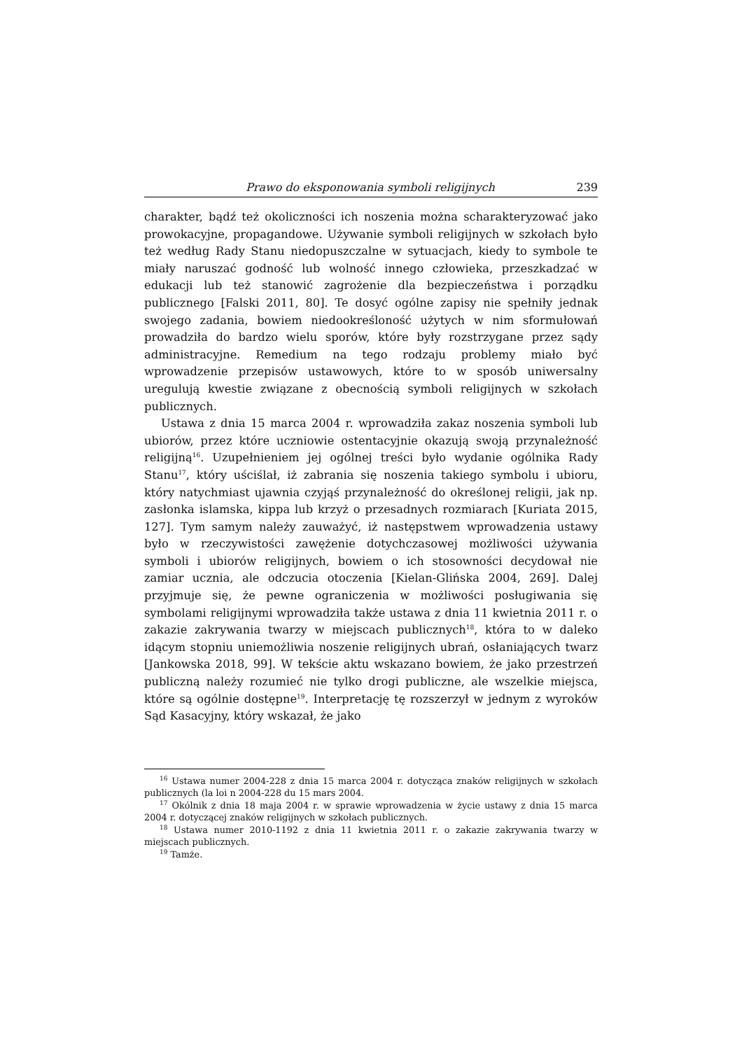Prawo do eksponowania symboli religijnych 239
charakter, bądź też okoliczności ich noszenia można scharakteryzować jako prowokacyjne, propagandowe. Używanie symboli religijnych w szkołach było też według Rady Stanu niedopuszczalne w sytuacjach, kiedy to symbole te miały naruszać godność lub wolność innego człowieka, przeszkadzać w edukacji lub też stanowić zagrożenie dla bezpieczeństwa i porządku publicznego [Falski 2011, 80]. Te dosyć ogólne zapisy nie spełniły jednak swojego zadania, bowiem niedookreśloność użytych w nim sformułowań prowadziła do bardzo wielu sporów, które były rozstrzygane przez sądy administracyjne. Remedium na tego rodzaju problemy miało być wprowadzenie przepisów ustawowych, które to w sposób uniwersalny uregulują kwestie związane z obecnością symboli religijnych w szkołach publicznych.
Ustawa z dnia 15 marca 2004 r. wprowadziła zakaz noszenia symboli lub ubiorów, przez które uczniowie ostentacyjnie okazują swoją przynależność religijną<sup>16</sup>. Uzupełnieniem jej ogólnej treści było wydanie ogólnika Rady Stanu<sup>17</sup>, który uściślał, iż zabrania się noszenia takiego symbolu i ubioru, który natychmiast ujawnia czyjąś przynależność do określonej religii, jak np. zasłonka islamska, kippa lub krzyż o przesadnych rozmiarach [Kuriata 2015, 127]. Tym samym należy zauważyć, iż następstwem wprowadzenia ustawy było w rzeczywistości zawężenie dotychczasowej możliwości używania symboli i ubiorów religijnych, bowiem o ich stosowności decydował nie zamiar ucznia, ale odczucia otoczenia [Kielan-Glińska 2004, 269]. Dalej przyjmuje się, że pewne ograniczenia w możliwości posługiwania się symbolami religijnymi wprowadziła także ustawa z dnia 11 kwietnia 2011 r. o zakazie zakrywania twarzy w miejscach publicznych<sup>18</sup>, która to w daleko idącym stopniu uniemożliwia noszenie religijnych ubrań, osłaniających twarz [Jankowska 2018, 99]. W tekście aktu wskazano bowiem, że jako przestrzeń publiczną należy rozumieć nie tylko drogi publiczne, ale wszelkie miejsca, które są ogólnie dostępne<sup>19</sup>. Interpretację tę rozszerzył w jednym z wyroków Sąd Kasacyjny, który wskazał, że jako
<sup>16</sup> Ustawa numer 2004-228 z dnia 15 marca 2004 r. dotycząca znaków religijnych w szkołach publicznych (la loi n 2004-228 du 15 mars 2004.
<sup>17</sup> Okólnik z dnia 18 maja 2004 r. w sprawie wprowadzenia w życie ustawy z dnia 15 marca 2004 r. dotyczącej znaków religijnych w szkołach publicznych.
<sup>18</sup> Ustawa numer 2010-1192 z dnia 11 kwietnia 2011 r. o zakazie zakrywania twarzy w miejscach publicznych.
<sup>19</sup> Tamże.